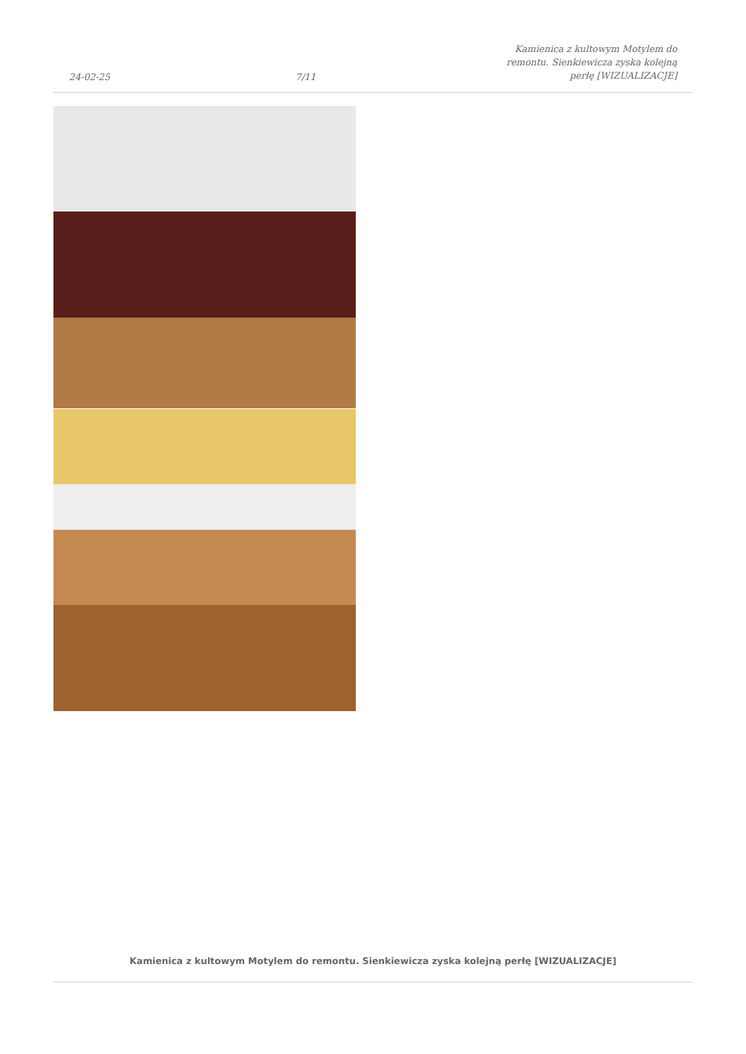24-02-25 7/11 Kamienica z kultowym Motylem do remontu. Sienkiewicza zyska kolejną perłę [WIZUALIZACJE]
Kamienica z kultowym Motylem do remontu. Sienkiewicza zyska kolejną perłę [WIZUALIZACJE]